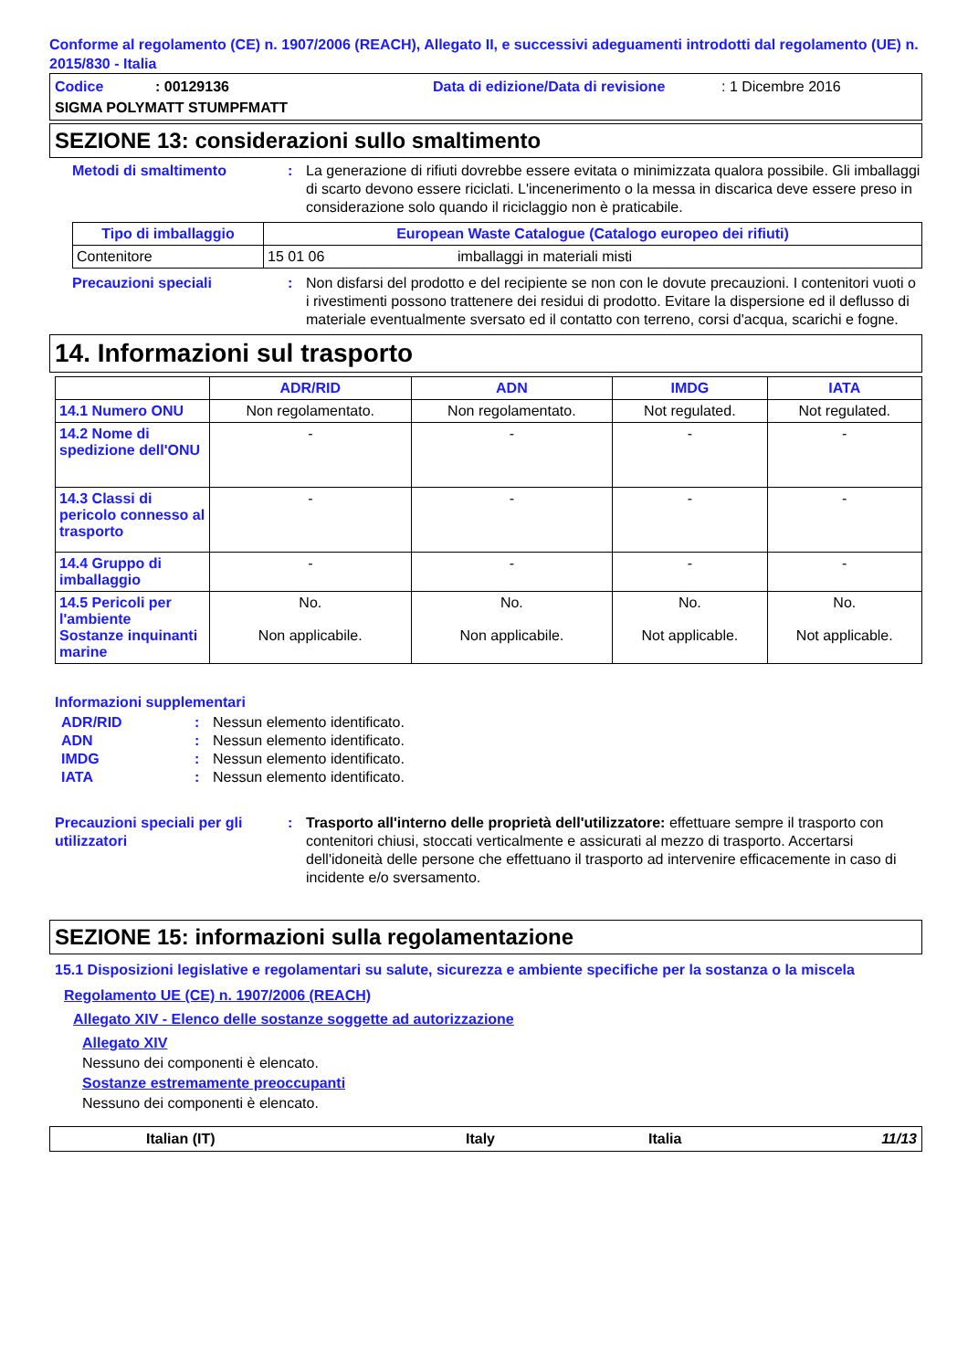Conforme al regolamento (CE) n. 1907/2006 (REACH), Allegato II, e successivi adeguamenti introdotti dal regolamento (UE) n. 2015/830 - Italia
Codice: 00129136 Data di edizione/Data di revisione: 1 Dicembre 2016
SIGMA POLYMATT STUMPFMATT
SEZIONE 13: considerazioni sullo smaltimento
Metodi di smaltimento: La generazione di rifiuti dovrebbe essere evitata o minimizzata qualora possibile. Gli imballaggi di scarto devono essere riciclati. L'incenerimento o la messa in discarica deve essere preso in considerazione solo quando il riciclaggio non è praticabile.
| Tipo di imballaggio | European Waste Catalogue (Catalogo europeo dei rifiuti) | |
| --- | --- | --- |
| Contenitore | 15 01 06 | imballaggi in materiali misti |
Precauzioni speciali: Non disfarsi del prodotto e del recipiente se non con le dovute precauzioni. I contenitori vuoti o i rivestimenti possono trattenere dei residui di prodotto. Evitare la dispersione ed il deflusso di materiale eventualmente sversato ed il contatto con terreno, corsi d'acqua, scarichi e fogne.
14. Informazioni sul trasporto
| | ADR/RID | ADN | IMDG | IATA |
| --- | --- | --- | --- | --- |
| 14.1 Numero ONU | Non regolamentato. | Non regolamentato. | Not regulated. | Not regulated. |
| 14.2 Nome di spedizione dell'ONU | - | - | - | - |
| 14.3 Classi di pericolo connesso al trasporto | - | - | - | - |
| 14.4 Gruppo di imballaggio | - | - | - | - |
| 14.5 Pericoli per l'ambiente Sostanze inquinanti marine | No. Non applicabile. | No. Non applicabile. | No. Not applicable. | No. Not applicable. |
Informazioni supplementari
ADR/RID: Nessun elemento identificato.
ADN: Nessun elemento identificato.
IMDG: Nessun elemento identificato.
IATA: Nessun elemento identificato.
Precauzioni speciali per gli utilizzatori: Trasporto all'interno delle proprietà dell'utilizzatore: effettuare sempre il trasporto con contenitori chiusi, stoccati verticalmente e assicurati al mezzo di trasporto. Accertarsi dell'idoneità delle persone che effettuano il trasporto ad intervenire efficacemente in caso di incidente e/o sversamento.
SEZIONE 15: informazioni sulla regolamentazione
15.1 Disposizioni legislative e regolamentari su salute, sicurezza e ambiente specifiche per la sostanza o la miscela
Regolamento UE (CE) n. 1907/2006 (REACH)
Allegato XIV - Elenco delle sostanze soggette ad autorizzazione
Allegato XIV
Nessuno dei componenti è elencato.
Sostanze estremamente preoccupanti
Nessuno dei componenti è elencato.
Italian (IT) Italy Italia 11/13